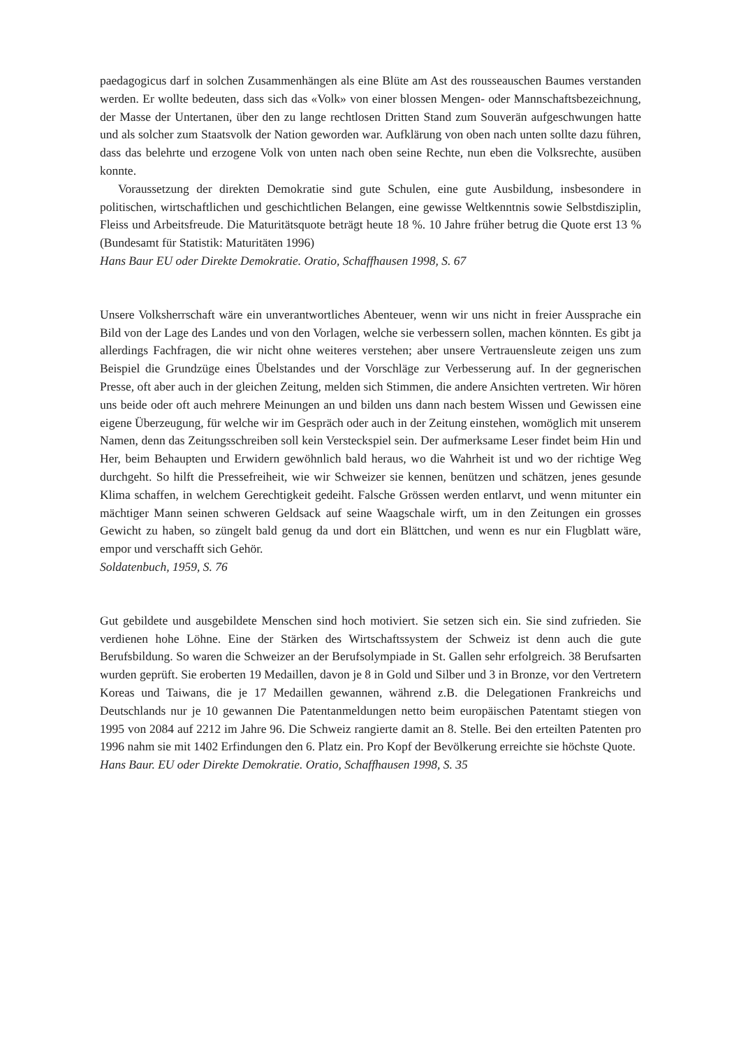paedagogicus darf in solchen Zusammenhängen als eine Blüte am Ast des rousseauschen Baumes verstanden werden. Er wollte bedeuten, dass sich das «Volk» von einer blossen Mengen- oder Mannschaftsbezeichnung, der Masse der Untertanen, über den zu lange rechtlosen Dritten Stand zum Souverän aufgeschwungen hatte und als solcher zum Staatsvolk der Nation geworden war. Aufklärung von oben nach unten sollte dazu führen, dass das belehrte und erzogene Volk von unten nach oben seine Rechte, nun eben die Volksrechte, ausüben konnte.
Voraussetzung der direkten Demokratie sind gute Schulen, eine gute Ausbildung, insbesondere in politischen, wirtschaftlichen und geschichtlichen Belangen, eine gewisse Weltkenntnis sowie Selbstdisziplin, Fleiss und Arbeitsfreude. Die Maturitätsquote beträgt heute 18 %. 10 Jahre früher betrug die Quote erst 13 % (Bundesamt für Statistik: Maturitäten 1996)
Hans Baur EU oder Direkte Demokratie. Oratio, Schaffhausen 1998, S. 67
Unsere Volksherrschaft wäre ein unverantwortliches Abenteuer, wenn wir uns nicht in freier Aussprache ein Bild von der Lage des Landes und von den Vorlagen, welche sie verbessern sollen, machen könnten. Es gibt ja allerdings Fachfragen, die wir nicht ohne weiteres verstehen; aber unsere Vertrauensleute zeigen uns zum Beispiel die Grundzüge eines Übelstandes und der Vorschläge zur Verbesserung auf. In der gegnerischen Presse, oft aber auch in der gleichen Zeitung, melden sich Stimmen, die andere Ansichten vertreten. Wir hören uns beide oder oft auch mehrere Meinungen an und bilden uns dann nach bestem Wissen und Gewissen eine eigene Überzeugung, für welche wir im Gespräch oder auch in der Zeitung einstehen, womöglich mit unserem Namen, denn das Zeitungsschreiben soll kein Versteckspiel sein. Der aufmerksame Leser findet beim Hin und Her, beim Behaupten und Erwidern gewöhnlich bald heraus, wo die Wahrheit ist und wo der richtige Weg durchgeht. So hilft die Pressefreiheit, wie wir Schweizer sie kennen, benützen und schätzen, jenes gesunde Klima schaffen, in welchem Gerechtigkeit gedeiht. Falsche Grössen werden entlarvt, und wenn mitunter ein mächtiger Mann seinen schweren Geldsack auf seine Waagschale wirft, um in den Zeitungen ein grosses Gewicht zu haben, so züngelt bald genug da und dort ein Blättchen, und wenn es nur ein Flugblatt wäre, empor und verschafft sich Gehör.
Soldatenbuch, 1959, S. 76
Gut gebildete und ausgebildete Menschen sind hoch motiviert. Sie setzen sich ein. Sie sind zufrieden. Sie verdienen hohe Löhne. Eine der Stärken des Wirtschaftssystem der Schweiz ist denn auch die gute Berufsbildung. So waren die Schweizer an der Berufsolympiade in St. Gallen sehr erfolgreich. 38 Berufsarten wurden geprüft. Sie eroberten 19 Medaillen, davon je 8 in Gold und Silber und 3 in Bronze, vor den Vertretern Koreas und Taiwans, die je 17 Medaillen gewannen, während z.B. die Delegationen Frankreichs und Deutschlands nur je 10 gewannen Die Patentanmeldungen netto beim europäischen Patentamt stiegen von 1995 von 2084 auf 2212 im Jahre 96. Die Schweiz rangierte damit an 8. Stelle. Bei den erteilten Patenten pro 1996 nahm sie mit 1402 Erfindungen den 6. Platz ein. Pro Kopf der Bevölkerung erreichte sie höchste Quote.
Hans Baur. EU oder Direkte Demokratie. Oratio, Schaffhausen 1998, S. 35